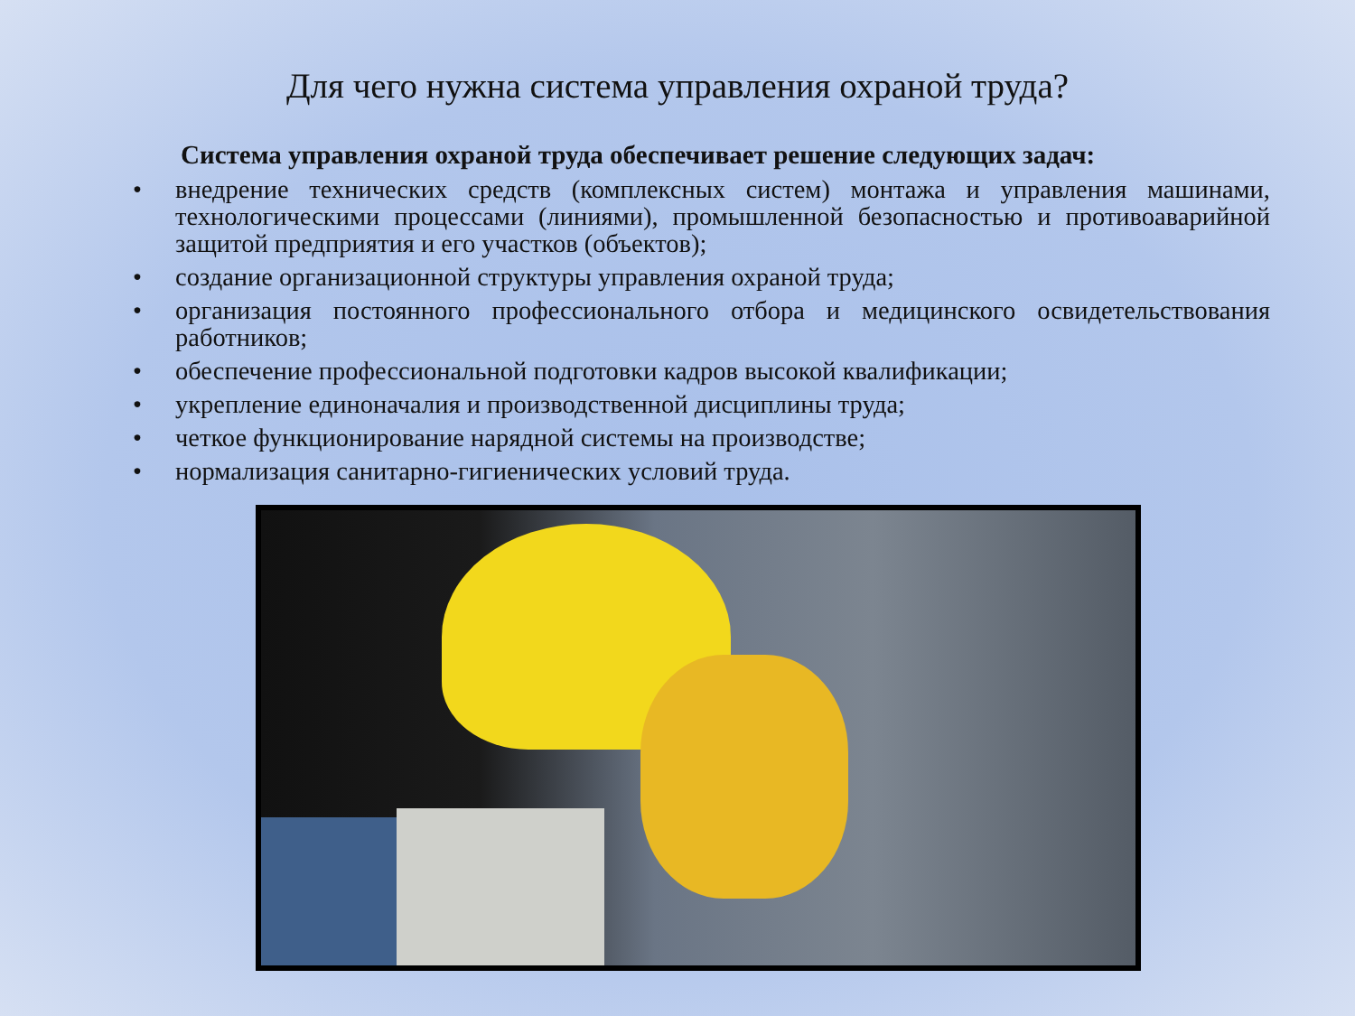Для чего нужна система управления охраной труда?
Система управления охраной труда обеспечивает решение следующих задач:
• внедрение технических средств (комплексных систем) монтажа и управления машинами, технологическими процессами (линиями), промышленной безопасностью и противоаварийной защитой предприятия и его участков (объектов);
• создание организационной структуры управления охраной труда;
• организация постоянного профессионального отбора и медицинского освидетельствования работников;
• обеспечение профессиональной подготовки кадров высокой квалификации;
• укрепление единоначалия и производственной дисциплины труда;
• четкое функционирование нарядной системы на производстве;
• нормализация санитарно-гигиенических условий труда.